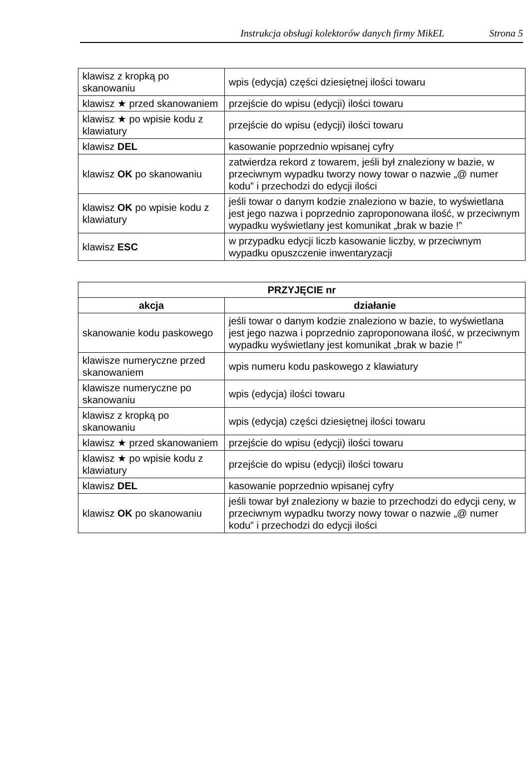Instrukcja obsługi kolektorów danych firmy MikEL Strona 5
| klawisz z kropką po skanowaniu | wpis (edycja) części dziesiętnej ilości towaru |
| klawisz ★ przed skanowaniem | przejście do wpisu (edycji) ilości towaru |
| klawisz ★ po wpisie kodu z klawiatury | przejście do wpisu (edycji) ilości towaru |
| klawisz DEL | kasowanie poprzednio wpisanej cyfry |
| klawisz OK po skanowaniu | zatwierdza rekord z towarem, jeśli był znaleziony w bazie, w przeciwnym wypadku tworzy nowy towar o nazwie „@ numer kodu” i przechodzi do edycji ilości |
| klawisz OK po wpisie kodu z klawiatury | jeśli towar o danym kodzie znaleziono w bazie, to wyświetlana jest jego nazwa i poprzednio zaproponowana ilość, w przeciwnym wypadku wyświetlany jest komunikat „brak w bazie !” |
| klawisz ESC | w przypadku edycji liczb kasowanie liczby, w przeciwnym wypadku opuszczenie inwentaryzacji |
| PRZYJĘCIE nr | |
| --- | --- |
| akcja | działanie |
| skanowanie kodu paskowego | jeśli towar o danym kodzie znaleziono w bazie, to wyświetlana jest jego nazwa i poprzednio zaproponowana ilość, w przeciwnym wypadku wyświetlany jest komunikat „brak w bazie !” |
| klawisze numeryczne przed skanowaniem | wpis numeru kodu paskowego z klawiatury |
| klawisze numeryczne po skanowaniu | wpis (edycja) ilości towaru |
| klawisz z kropką po skanowaniu | wpis (edycja) części dziesiętnej ilości towaru |
| klawisz ★ przed skanowaniem | przejście do wpisu (edycji) ilości towaru |
| klawisz ★ po wpisie kodu z klawiatury | przejście do wpisu (edycji) ilości towaru |
| klawisz DEL | kasowanie poprzednio wpisanej cyfry |
| klawisz OK po skanowaniu | jeśli towar był znaleziony w bazie to przechodzi do edycji ceny, w przeciwnym wypadku tworzy nowy towar o nazwie „@ numer kodu” i przechodzi do edycji ilości |